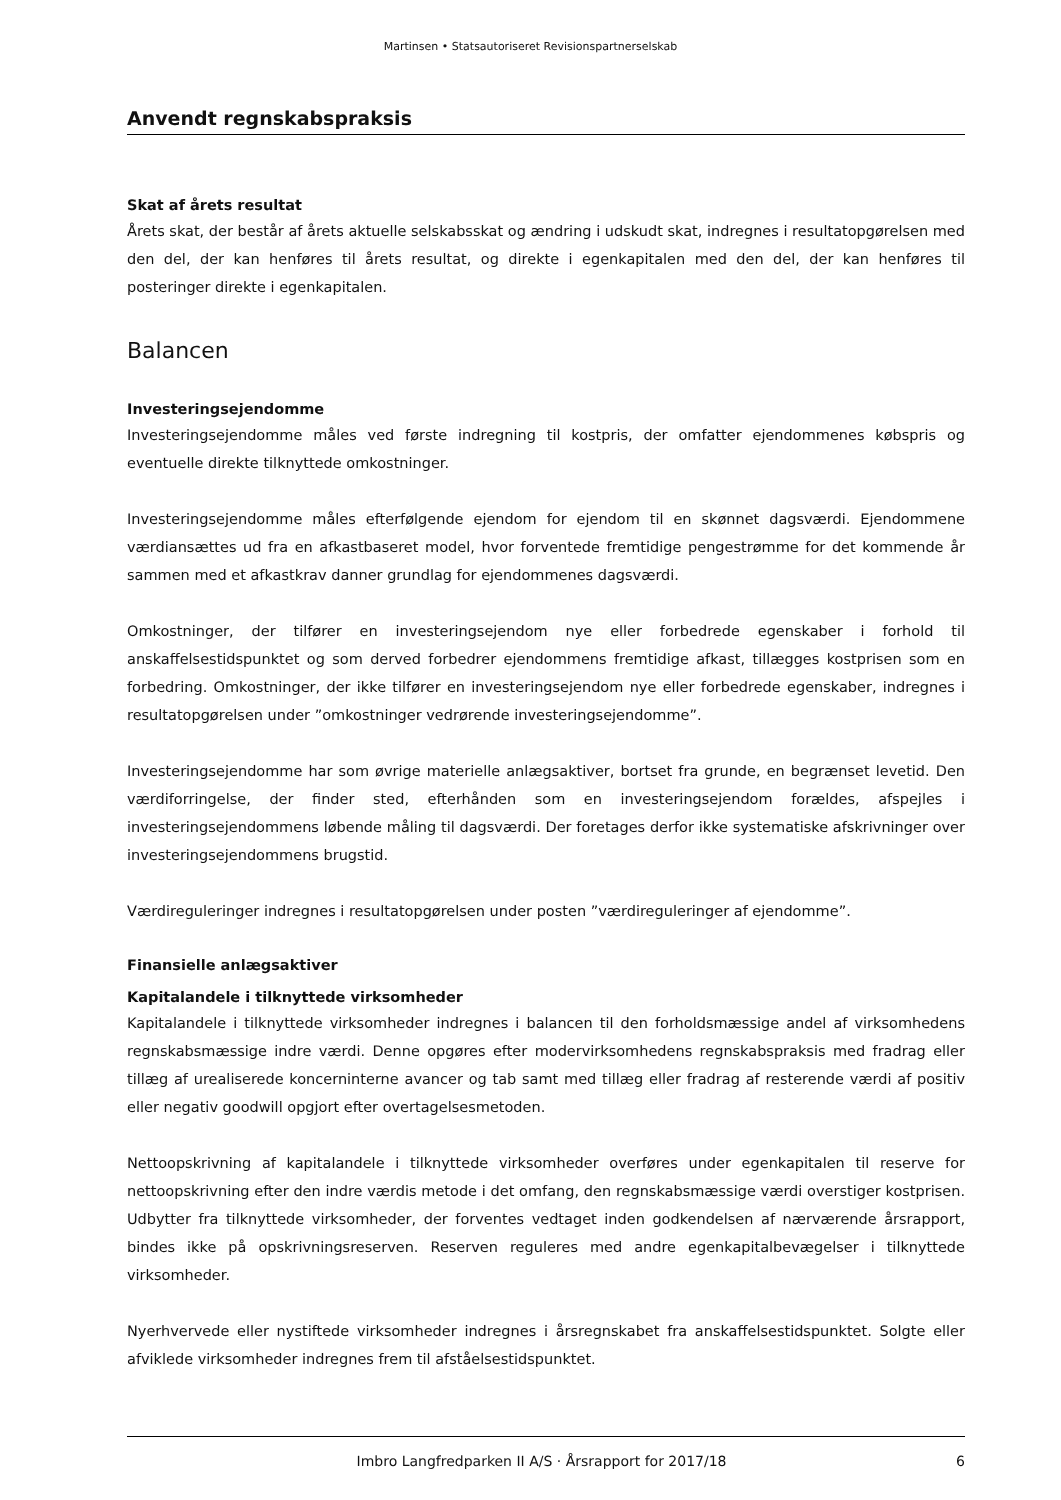Martinsen • Statsautoriseret Revisionspartnerselskab
Anvendt regnskabspraksis
Skat af årets resultat
Årets skat, der består af årets aktuelle selskabsskat og ændring i udskudt skat, indregnes i resultatopgørelsen med den del, der kan henføres til årets resultat, og direkte i egenkapitalen med den del, der kan henføres til posteringer direkte i egenkapitalen.
Balancen
Investeringsejendomme
Investeringsejendomme måles ved første indregning til kostpris, der omfatter ejendommenes købspris og eventuelle direkte tilknyttede omkostninger.
Investeringsejendomme måles efterfølgende ejendom for ejendom til en skønnet dagsværdi. Ejendommene værdiansættes ud fra en afkastbaseret model, hvor forventede fremtidige pengestrømme for det kommende år sammen med et afkastkrav danner grundlag for ejendommenes dagsværdi.
Omkostninger, der tilfører en investeringsejendom nye eller forbedrede egenskaber i forhold til anskaffelsestidspunktet og som derved forbedrer ejendommens fremtidige afkast, tillægges kostprisen som en forbedring. Omkostninger, der ikke tilfører en investeringsejendom nye eller forbedrede egenskaber, indregnes i resultatopgørelsen under ”omkostninger vedrørende investeringsejendomme”.
Investeringsejendomme har som øvrige materielle anlægsaktiver, bortset fra grunde, en begrænset levetid. Den værdiforringelse, der finder sted, efterhånden som en investeringsejendom forældes, afspejles i investeringsejendommens løbende måling til dagsværdi. Der foretages derfor ikke systematiske afskrivninger over investeringsejendommens brugstid.
Værdireguleringer indregnes i resultatopgørelsen under posten ”værdireguleringer af ejendomme”.
Finansielle anlægsaktiver
Kapitalandele i tilknyttede virksomheder
Kapitalandele i tilknyttede virksomheder indregnes i balancen til den forholdsmæssige andel af virksomhedens regnskabsmæssige indre værdi. Denne opgøres efter modervirksomhedens regnskabspraksis med fradrag eller tillæg af urealiserede koncerninterne avancer og tab samt med tillæg eller fradrag af resterende værdi af positiv eller negativ goodwill opgjort efter overtagelsesmetoden.
Nettoopskrivning af kapitalandele i tilknyttede virksomheder overføres under egenkapitalen til reserve for nettoopskrivning efter den indre værdis metode i det omfang, den regnskabsmæssige værdi overstiger kostprisen. Udbytter fra tilknyttede virksomheder, der forventes vedtaget inden godkendelsen af nærværende årsrapport, bindes ikke på opskrivningsreserven. Reserven reguleres med andre egenkapitalbevægelser i tilknyttede virksomheder.
Nyerhvervede eller nystiftede virksomheder indregnes i årsregnskabet fra anskaffelsestidspunktet. Solgte eller afviklede virksomheder indregnes frem til afståelsestidspunktet.
Imbro Langfredparken II A/S · Årsrapport for 2017/18 6